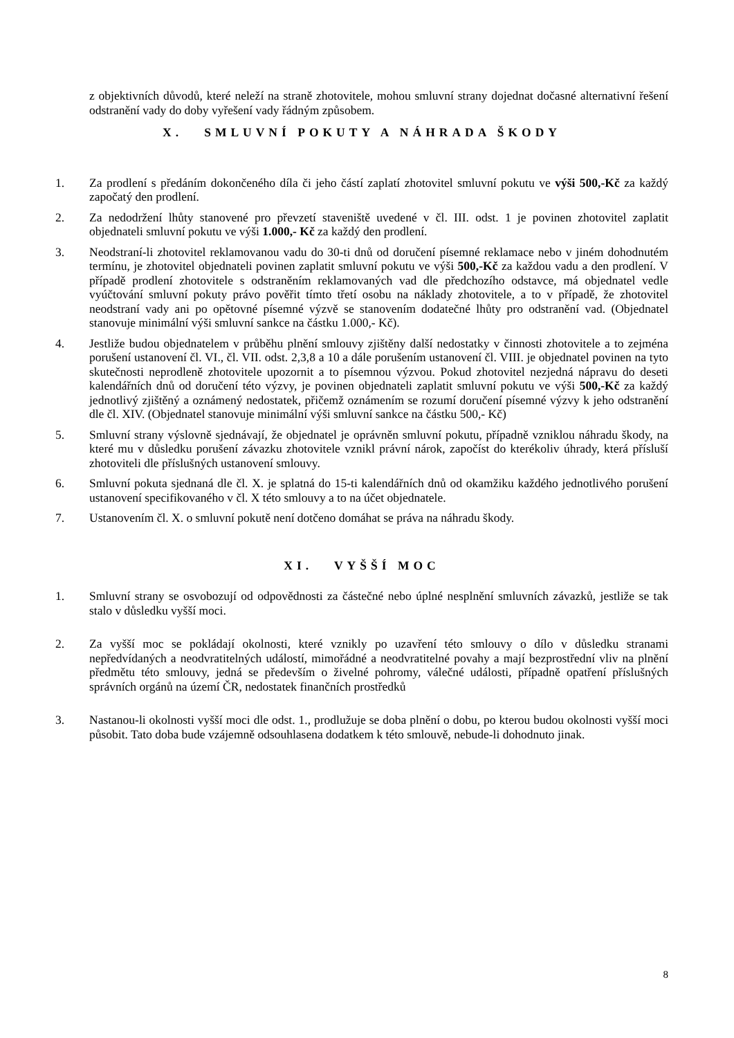z objektivních důvodů, které neleží na straně zhotovitele, mohou smluvní strany dojednat dočasné alternativní řešení odstranění vady do doby vyřešení vady řádným způsobem.
X. SMLUVNÍ POKUTY A NÁHRADA ŠKODY
1. Za prodlení s předáním dokončeného díla či jeho částí zaplatí zhotovitel smluvní pokutu ve výši 500,-Kč za každý započatý den prodlení.
2. Za nedodržení lhůty stanovené pro převzetí staveniště uvedené v čl. III. odst. 1 je povinen zhotovitel zaplatit objednateli smluvní pokutu ve výši 1.000,- Kč za každý den prodlení.
3. Neodstraní-li zhotovitel reklamovanou vadu do 30-ti dnů od doručení písemné reklamace nebo v jiném dohodnutém termínu, je zhotovitel objednateli povinen zaplatit smluvní pokutu ve výši 500,-Kč za každou vadu a den prodlení. V případě prodlení zhotovitele s odstraněním reklamovaných vad dle předchozího odstavce, má objednatel vedle vyúčtování smluvní pokuty právo pověřit tímto třetí osobu na náklady zhotovitele, a to v případě, že zhotovitel neodstraní vady ani po opětovné písemné výzvě se stanovením dodatečné lhůty pro odstranění vad. (Objednatel stanovuje minimální výši smluvní sankce na částku 1.000,- Kč).
4. Jestliže budou objednatelem v průběhu plnění smlouvy zjištěny další nedostatky v činnosti zhotovitele a to zejména porušení ustanovení čl. VI., čl. VII. odst. 2,3,8 a 10 a dále porušením ustanovení čl. VIII. je objednatel povinen na tyto skutečnosti neprodleně zhotovitele upozornit a to písemnou výzvou. Pokud zhotovitel nezjedná nápravu do deseti kalendářních dnů od doručení této výzvy, je povinen objednateli zaplatit smluvní pokutu ve výši 500,-Kč za každý jednotlivý zjištěný a oznámený nedostatek, přičemž oznámením se rozumí doručení písemné výzvy k jeho odstranění dle čl. XIV. (Objednatel stanovuje minimální výši smluvní sankce na částku 500,- Kč)
5. Smluvní strany výslovně sjednávají, že objednatel je oprávněn smluvní pokutu, případně vzniklou náhradu škody, na které mu v důsledku porušení závazku zhotovitele vznikl právní nárok, započíst do kterékoliv úhrady, která přísluší zhotoviteli dle příslušných ustanovení smlouvy.
6. Smluvní pokuta sjednaná dle čl. X. je splatná do 15-ti kalendářních dnů od okamžiku každého jednotlivého porušení ustanovení specifikovaného v čl. X této smlouvy a to na účet objednatele.
7. Ustanovením čl. X. o smluvní pokutě není dotčeno domáhat se práva na náhradu škody.
XI. VYŠŠÍ MOC
1. Smluvní strany se osvobozují od odpovědnosti za částečné nebo úplné nesplnění smluvních závazků, jestliže se tak stalo v důsledku vyšší moci.
2. Za vyšší moc se pokládají okolnosti, které vznikly po uzavření této smlouvy o dílo v důsledku stranami nepředvídaných a neodvratitelných událostí, mimořádné a neodvratitelné povahy a mají bezprostřední vliv na plnění předmětu této smlouvy, jedná se především o živelné pohromy, válečné události, případně opatření příslušných správních orgánů na území ČR, nedostatek finančních prostředků
3. Nastanou-li okolnosti vyšší moci dle odst. 1., prodlužuje se doba plnění o dobu, po kterou budou okolnosti vyšší moci působit. Tato doba bude vzájemně odsouhlasena dodatkem k této smlouvě, nebude-li dohodnuto jinak.
8